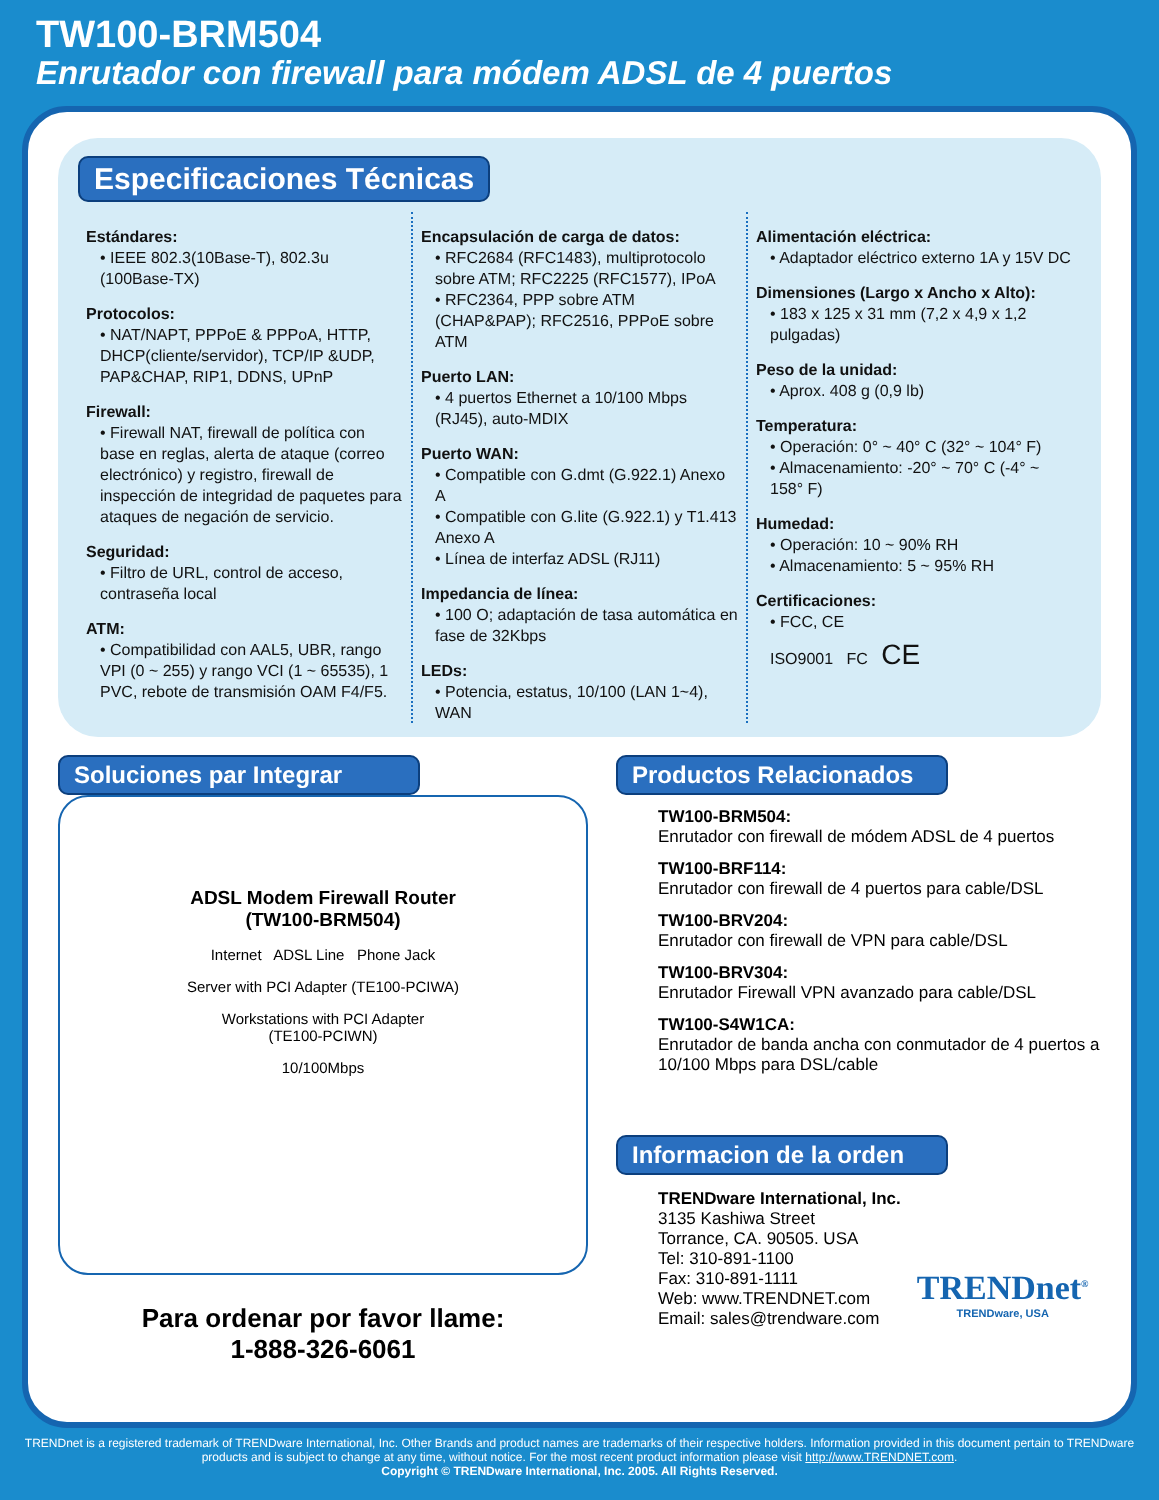TW100-BRM504
Enrutador con firewall para módem ADSL de 4 puertos
Especificaciones Técnicas
Estándares:
• IEEE 802.3(10Base-T), 802.3u (100Base-TX)
Protocolos:
• NAT/NAPT, PPPoE & PPPoA, HTTP, DHCP(cliente/servidor), TCP/IP &UDP, PAP&CHAP, RIP1, DDNS, UPnP
Firewall:
• Firewall NAT, firewall de política con base en reglas, alerta de ataque (correo electrónico) y registro, firewall de inspección de integridad de paquetes para ataques de negación de servicio.
Seguridad:
• Filtro de URL, control de acceso, contraseña local
ATM:
• Compatibilidad con AAL5, UBR, rango VPI (0 ~ 255) y rango VCI (1 ~ 65535), 1 PVC, rebote de transmisión OAM F4/F5.
Encapsulación de carga de datos:
• RFC2684 (RFC1483), multiprotocolo sobre ATM; RFC2225 (RFC1577), IPoA
• RFC2364, PPP sobre ATM (CHAP&PAP); RFC2516, PPPoE sobre ATM
Puerto LAN:
• 4 puertos Ethernet a 10/100 Mbps (RJ45), auto-MDIX
Puerto WAN:
• Compatible con G.dmt (G.922.1) Anexo A
• Compatible con G.lite (G.922.1) y T1.413 Anexo A
• Línea de interfaz ADSL (RJ11)
Impedancia de línea:
• 100 O; adaptación de tasa automática en fase de 32Kbps
LEDs:
• Potencia, estatus, 10/100 (LAN 1~4), WAN
Alimentación eléctrica:
• Adaptador eléctrico externo 1A y 15V DC
Dimensiones (Largo x Ancho x Alto):
• 183 x 125 x 31 mm (7,2 x 4,9 x 1,2 pulgadas)
Peso de la unidad:
• Aprox. 408 g (0,9 lb)
Temperatura:
• Operación: 0° ~ 40° C (32° ~ 104° F)
• Almacenamiento: -20° ~ 70° C (-4° ~ 158° F)
Humedad:
• Operación: 10 ~ 90% RH
• Almacenamiento: 5 ~ 95% RH
Certificaciones:
• FCC, CE
ISO9001 FC CE
Soluciones par Integrar
ADSL Modem Firewall Router
(TW100-BRM504)
Internet ADSL Line Phone Jack
Server with PCI Adapter (TE100-PCIWA)
Workstations with PCI Adapter
(TE100-PCIWN)
10/100Mbps
Para ordenar por favor llame:
1-888-326-6061
Productos Relacionados
TW100-BRM504:
Enrutador con firewall de módem ADSL de 4 puertos
TW100-BRF114:
Enrutador con firewall de 4 puertos para cable/DSL
TW100-BRV204:
Enrutador con firewall de VPN para cable/DSL
TW100-BRV304:
Enrutador Firewall VPN avanzado para cable/DSL
TW100-S4W1CA:
Enrutador de banda ancha con conmutador de 4 puertos a 10/100 Mbps para DSL/cable
Informacion de la orden
TRENDware International, Inc.
3135 Kashiwa Street
Torrance, CA. 90505. USA
Tel: 310-891-1100
Fax: 310-891-1111
Web: www.TRENDNET.com
Email: sales@trendware.com
TRENDnet<sup>®</sup>
TRENDware, USA
TRENDnet is a registered trademark of TRENDware International, Inc. Other Brands and product names are trademarks of their respective holders. Information provided in this document pertain to TRENDware products and is subject to change at any time, without notice. For the most recent product information please visit http://www.TRENDNET.com.
Copyright © TRENDware International, Inc. 2005. All Rights Reserved.